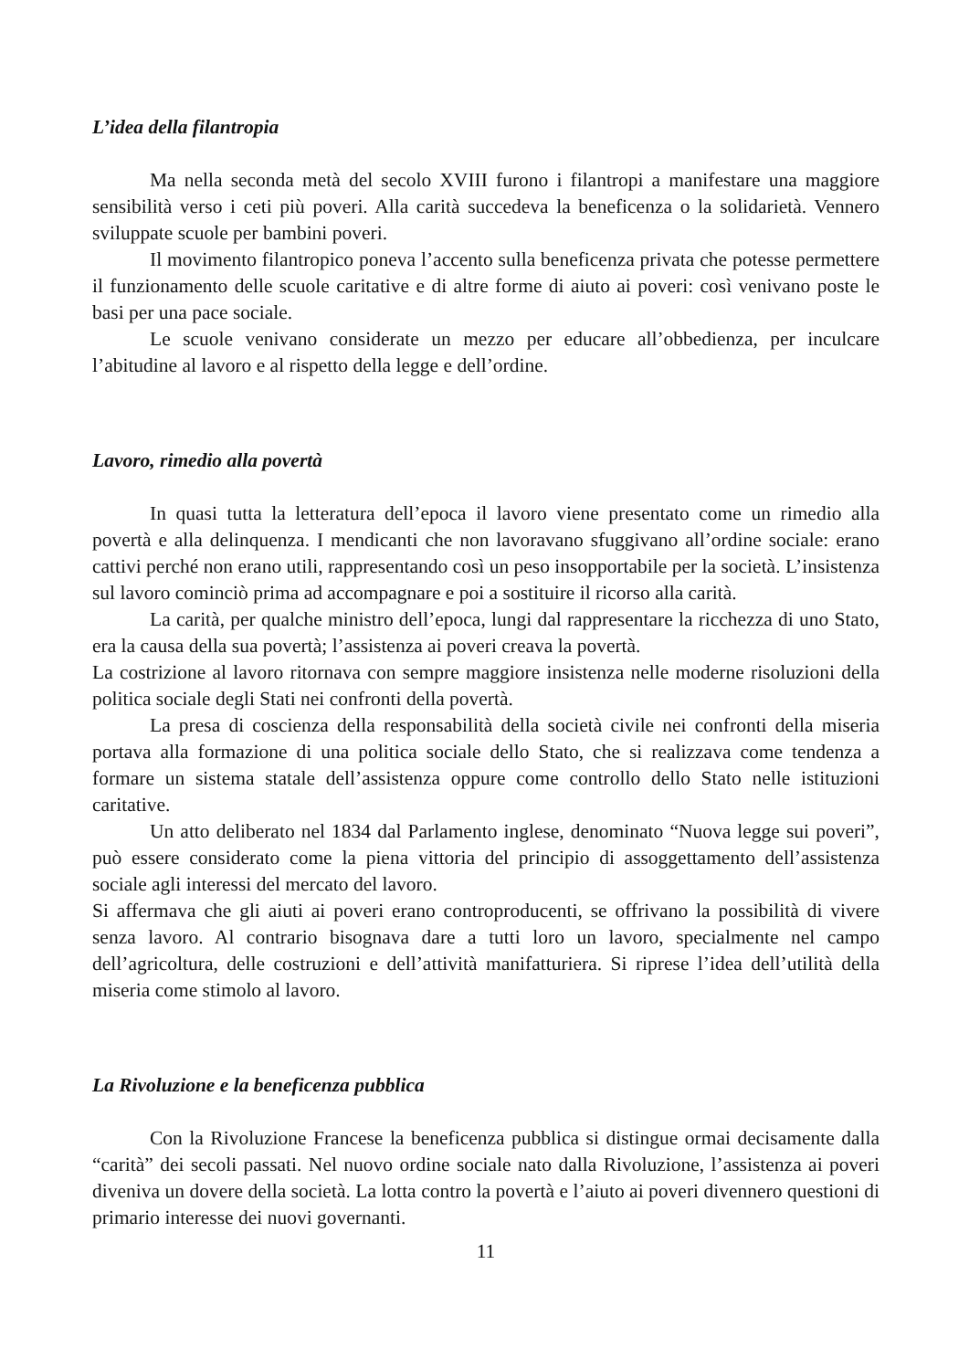L’idea della filantropia
Ma nella seconda metà del secolo XVIII furono i filantropi a manifestare una maggiore sensibilità verso i ceti più poveri. Alla carità succedeva la beneficenza o la solidarietà. Vennero sviluppate scuole per bambini poveri.
Il movimento filantropico poneva l’accento sulla beneficenza privata che potesse permettere il funzionamento delle scuole caritative e di altre forme di aiuto ai poveri: così venivano poste le basi per una pace sociale.
Le scuole venivano considerate un mezzo per educare all’obbedienza, per inculcare l’abitudine al lavoro e al rispetto della legge e dell’ordine.
Lavoro, rimedio alla povertà
In quasi tutta la letteratura dell’epoca il lavoro viene presentato come un rimedio alla povertà e alla delinquenza. I mendicanti che non lavoravano sfuggivano all’ordine sociale: erano cattivi perché non erano utili, rappresentando così un peso insopportabile per la società. L’insistenza sul lavoro cominciò prima ad accompagnare e poi a sostituire il ricorso alla carità.
La carità, per qualche ministro dell’epoca, lungi dal rappresentare la ricchezza di uno Stato, era la causa della sua povertà; l’assistenza ai poveri creava la povertà.
La costrizione al lavoro ritornava con sempre maggiore insistenza nelle moderne risoluzioni della politica sociale degli Stati nei confronti della povertà.
La presa di coscienza della responsabilità della società civile nei confronti della miseria portava alla formazione di una politica sociale dello Stato, che si realizzava come tendenza a formare un sistema statale dell’assistenza oppure come controllo dello Stato nelle istituzioni caritative.
Un atto deliberato nel 1834 dal Parlamento inglese, denominato “Nuova legge sui poveri”, può essere considerato come la piena vittoria del principio di assoggettamento dell’assistenza sociale agli interessi del mercato del lavoro.
Si affermava che gli aiuti ai poveri erano controproducenti, se offrivano la possibilità di vivere senza lavoro. Al contrario bisognava dare a tutti loro un lavoro, specialmente nel campo dell’agricoltura, delle costruzioni e dell’attività manifatturiera. Si riprese l’idea dell’utilità della miseria come stimolo al lavoro.
La Rivoluzione e la beneficenza pubblica
Con la Rivoluzione Francese la beneficenza pubblica si distingue ormai decisamente dalla “carità” dei secoli passati. Nel nuovo ordine sociale nato dalla Rivoluzione, l’assistenza ai poveri diveniva un dovere della società. La lotta contro la povertà e l’aiuto ai poveri divennero questioni di primario interesse dei nuovi governanti.
11